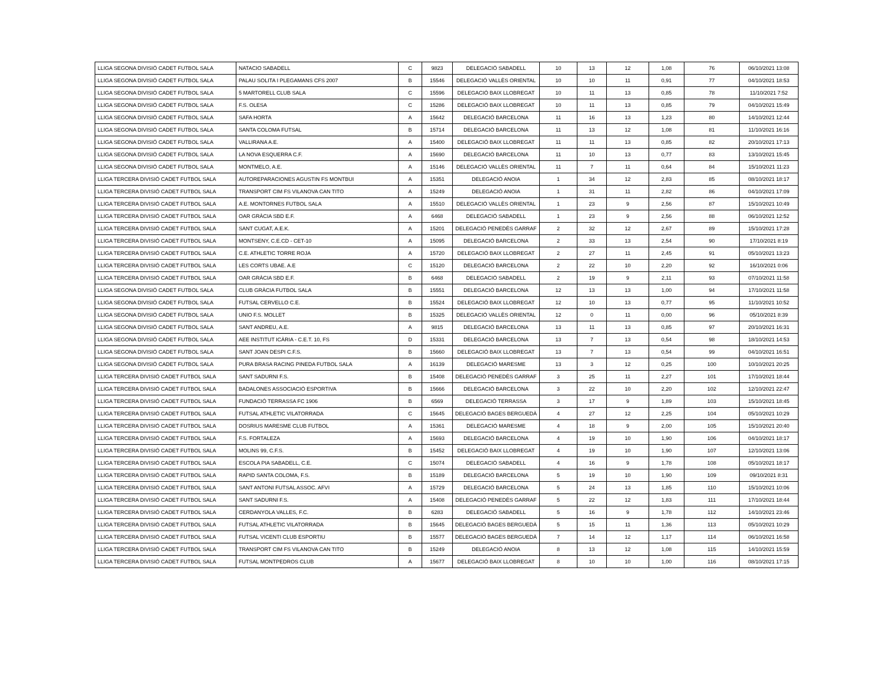| LLIGA SEGONA DIVISIÓ CADET FUTBOL SALA | NATACIO SABADELL | C | 9823 | DELEGACIÓ SABADELL | 10 | 13 | 12 | 1,08 | 76 | 06/10/2021 13:08 |
| LLIGA SEGONA DIVISIÓ CADET FUTBOL SALA | PALAU SOLITA I PLEGAMANS CFS 2007 | B | 15546 | DELEGACIÓ VALLÈS ORIENTAL | 10 | 10 | 11 | 0,91 | 77 | 04/10/2021 18:53 |
| LLIGA SEGONA DIVISIÓ CADET FUTBOL SALA | 5 MARTORELL CLUB SALA | C | 15596 | DELEGACIÓ BAIX LLOBREGAT | 10 | 11 | 13 | 0,85 | 78 | 11/10/2021 7:52 |
| LLIGA SEGONA DIVISIÓ CADET FUTBOL SALA | F.S. OLESA | C | 15286 | DELEGACIÓ BAIX LLOBREGAT | 10 | 11 | 13 | 0,85 | 79 | 04/10/2021 15:49 |
| LLIGA SEGONA DIVISIÓ CADET FUTBOL SALA | SAFA HORTA | A | 15642 | DELEGACIÓ BARCELONA | 11 | 16 | 13 | 1,23 | 80 | 14/10/2021 12:44 |
| LLIGA SEGONA DIVISIÓ CADET FUTBOL SALA | SANTA COLOMA FUTSAL | B | 15714 | DELEGACIÓ BARCELONA | 11 | 13 | 12 | 1,08 | 81 | 11/10/2021 16:16 |
| LLIGA SEGONA DIVISIÓ CADET FUTBOL SALA | VALLIRANA A.E. | A | 15400 | DELEGACIÓ BAIX LLOBREGAT | 11 | 11 | 13 | 0,85 | 82 | 20/10/2021 17:13 |
| LLIGA SEGONA DIVISIÓ CADET FUTBOL SALA | LA NOVA ESQUERRA C.F. | A | 15690 | DELEGACIÓ BARCELONA | 11 | 10 | 13 | 0,77 | 83 | 13/10/2021 15:45 |
| LLIGA SEGONA DIVISIÓ CADET FUTBOL SALA | MONTMELO, A.E. | A | 15146 | DELEGACIÓ VALLÈS ORIENTAL | 11 | 7 | 11 | 0,64 | 84 | 15/10/2021 11:23 |
| LLIGA TERCERA DIVISIÓ CADET FUTBOL SALA | AUTOREPARACIONES AGUSTIN FS MONTBUI | A | 15351 | DELEGACIÓ ANOIA | 1 | 34 | 12 | 2,83 | 85 | 08/10/2021 18:17 |
| LLIGA TERCERA DIVISIÓ CADET FUTBOL SALA | TRANSPORT CIM FS VILANOVA CAN TITO | A | 15249 | DELEGACIÓ ANOIA | 1 | 31 | 11 | 2,82 | 86 | 04/10/2021 17:09 |
| LLIGA TERCERA DIVISIÓ CADET FUTBOL SALA | A.E. MONTORNES FUTBOL SALA | A | 15510 | DELEGACIÓ VALLÈS ORIENTAL | 1 | 23 | 9 | 2,56 | 87 | 15/10/2021 10:49 |
| LLIGA TERCERA DIVISIÓ CADET FUTBOL SALA | OAR GRÀCIA SBD E.F. | A | 6468 | DELEGACIÓ SABADELL | 1 | 23 | 9 | 2,56 | 88 | 06/10/2021 12:52 |
| LLIGA TERCERA DIVISIÓ CADET FUTBOL SALA | SANT CUGAT, A.E.K. | A | 15201 | DELEGACIÓ PENEDÈS GARRAF | 2 | 32 | 12 | 2,67 | 89 | 15/10/2021 17:28 |
| LLIGA TERCERA DIVISIÓ CADET FUTBOL SALA | MONTSENY, C.E.CD - CET-10 | A | 15095 | DELEGACIÓ BARCELONA | 2 | 33 | 13 | 2,54 | 90 | 17/10/2021 8:19 |
| LLIGA TERCERA DIVISIÓ CADET FUTBOL SALA | C.E. ATHLETIC TORRE ROJA | A | 15720 | DELEGACIÓ BAIX LLOBREGAT | 2 | 27 | 11 | 2,45 | 91 | 05/10/2021 13:23 |
| LLIGA TERCERA DIVISIÓ CADET FUTBOL SALA | LES CORTS UBAE. A.E | C | 15120 | DELEGACIÓ BARCELONA | 2 | 22 | 10 | 2,20 | 92 | 16/10/2021 0:06 |
| LLIGA TERCERA DIVISIÓ CADET FUTBOL SALA | OAR GRÀCIA SBD E.F. | B | 6468 | DELEGACIÓ SABADELL | 2 | 19 | 9 | 2,11 | 93 | 07/10/2021 11:58 |
| LLIGA SEGONA DIVISIÓ CADET FUTBOL SALA | CLUB GRÀCIA FUTBOL SALA | B | 15551 | DELEGACIÓ BARCELONA | 12 | 13 | 13 | 1,00 | 94 | 17/10/2021 11:58 |
| LLIGA SEGONA DIVISIÓ CADET FUTBOL SALA | FUTSAL CERVELLO C.E. | B | 15524 | DELEGACIÓ BAIX LLOBREGAT | 12 | 10 | 13 | 0,77 | 95 | 11/10/2021 10:52 |
| LLIGA SEGONA DIVISIÓ CADET FUTBOL SALA | UNIO F.S. MOLLET | B | 15325 | DELEGACIÓ VALLÈS ORIENTAL | 12 | 0 | 11 | 0,00 | 96 | 05/10/2021 8:39 |
| LLIGA SEGONA DIVISIÓ CADET FUTBOL SALA | SANT ANDREU, A.E. | A | 9815 | DELEGACIÓ BARCELONA | 13 | 11 | 13 | 0,85 | 97 | 20/10/2021 16:31 |
| LLIGA SEGONA DIVISIÓ CADET FUTBOL SALA | AEE INSTITUT ICÀRIA - C.E.T. 10, FS | D | 15331 | DELEGACIÓ BARCELONA | 13 | 7 | 13 | 0,54 | 98 | 18/10/2021 14:53 |
| LLIGA SEGONA DIVISIÓ CADET FUTBOL SALA | SANT JOAN DESPI C.F.S. | B | 15660 | DELEGACIÓ BAIX LLOBREGAT | 13 | 7 | 13 | 0,54 | 99 | 04/10/2021 16:51 |
| LLIGA SEGONA DIVISIÓ CADET FUTBOL SALA | PURA BRASA RACING PINEDA FUTBOL SALA | A | 16139 | DELEGACIÓ MARESME | 13 | 3 | 12 | 0,25 | 100 | 10/10/2021 20:25 |
| LLIGA TERCERA DIVISIÓ CADET FUTBOL SALA | SANT SADURNI F.S. | B | 15408 | DELEGACIÓ PENEDÈS GARRAF | 3 | 25 | 11 | 2,27 | 101 | 17/10/2021 18:44 |
| LLIGA TERCERA DIVISIÓ CADET FUTBOL SALA | BADALONES ASSOCIACIÓ ESPORTIVA | B | 15666 | DELEGACIÓ BARCELONA | 3 | 22 | 10 | 2,20 | 102 | 12/10/2021 22:47 |
| LLIGA TERCERA DIVISIÓ CADET FUTBOL SALA | FUNDACIÓ TERRASSA FC 1906 | B | 6569 | DELEGACIÓ TERRASSA | 3 | 17 | 9 | 1,89 | 103 | 15/10/2021 18:45 |
| LLIGA TERCERA DIVISIÓ CADET FUTBOL SALA | FUTSAL ATHLETIC VILATORRADA | C | 15645 | DELEGACIÓ BAGES BERGUEDÀ | 4 | 27 | 12 | 2,25 | 104 | 05/10/2021 10:29 |
| LLIGA TERCERA DIVISIÓ CADET FUTBOL SALA | DOSRIUS MARESME CLUB FUTBOL | A | 15361 | DELEGACIÓ MARESME | 4 | 18 | 9 | 2,00 | 105 | 15/10/2021 20:40 |
| LLIGA TERCERA DIVISIÓ CADET FUTBOL SALA | F.S. FORTALEZA | A | 15693 | DELEGACIÓ BARCELONA | 4 | 19 | 10 | 1,90 | 106 | 04/10/2021 18:17 |
| LLIGA TERCERA DIVISIÓ CADET FUTBOL SALA | MOLINS 99, C.F.S. | B | 15452 | DELEGACIÓ BAIX LLOBREGAT | 4 | 19 | 10 | 1,90 | 107 | 12/10/2021 13:06 |
| LLIGA TERCERA DIVISIÓ CADET FUTBOL SALA | ESCOLA PIA SABADELL, C.E. | C | 15074 | DELEGACIÓ SABADELL | 4 | 16 | 9 | 1,78 | 108 | 05/10/2021 18:17 |
| LLIGA TERCERA DIVISIÓ CADET FUTBOL SALA | RAPID SANTA COLOMA, F.S. | B | 15189 | DELEGACIÓ BARCELONA | 5 | 19 | 10 | 1,90 | 109 | 09/10/2021 8:31 |
| LLIGA TERCERA DIVISIÓ CADET FUTBOL SALA | SANT ANTONI FUTSAL ASSOC. AFVI | A | 15729 | DELEGACIÓ BARCELONA | 5 | 24 | 13 | 1,85 | 110 | 15/10/2021 10:06 |
| LLIGA TERCERA DIVISIÓ CADET FUTBOL SALA | SANT SADURNI F.S. | A | 15408 | DELEGACIÓ PENEDÈS GARRAF | 5 | 22 | 12 | 1,83 | 111 | 17/10/2021 18:44 |
| LLIGA TERCERA DIVISIÓ CADET FUTBOL SALA | CERDANYOLA VALLES, F.C. | B | 6283 | DELEGACIÓ SABADELL | 5 | 16 | 9 | 1,78 | 112 | 14/10/2021 23:46 |
| LLIGA TERCERA DIVISIÓ CADET FUTBOL SALA | FUTSAL ATHLETIC VILATORRADA | B | 15645 | DELEGACIÓ BAGES BERGUEDÀ | 5 | 15 | 11 | 1,36 | 113 | 05/10/2021 10:29 |
| LLIGA TERCERA DIVISIÓ CADET FUTBOL SALA | FUTSAL VICENTI CLUB ESPORTIU | B | 15577 | DELEGACIÓ BAGES BERGUEDÀ | 7 | 14 | 12 | 1,17 | 114 | 06/10/2021 16:58 |
| LLIGA TERCERA DIVISIÓ CADET FUTBOL SALA | TRANSPORT CIM FS VILANOVA CAN TITO | B | 15249 | DELEGACIÓ ANOIA | 8 | 13 | 12 | 1,08 | 115 | 14/10/2021 15:59 |
| LLIGA TERCERA DIVISIÓ CADET FUTBOL SALA | FUTSAL MONTPEDROS CLUB | A | 15677 | DELEGACIÓ BAIX LLOBREGAT | 8 | 10 | 10 | 1,00 | 116 | 08/10/2021 17:15 |